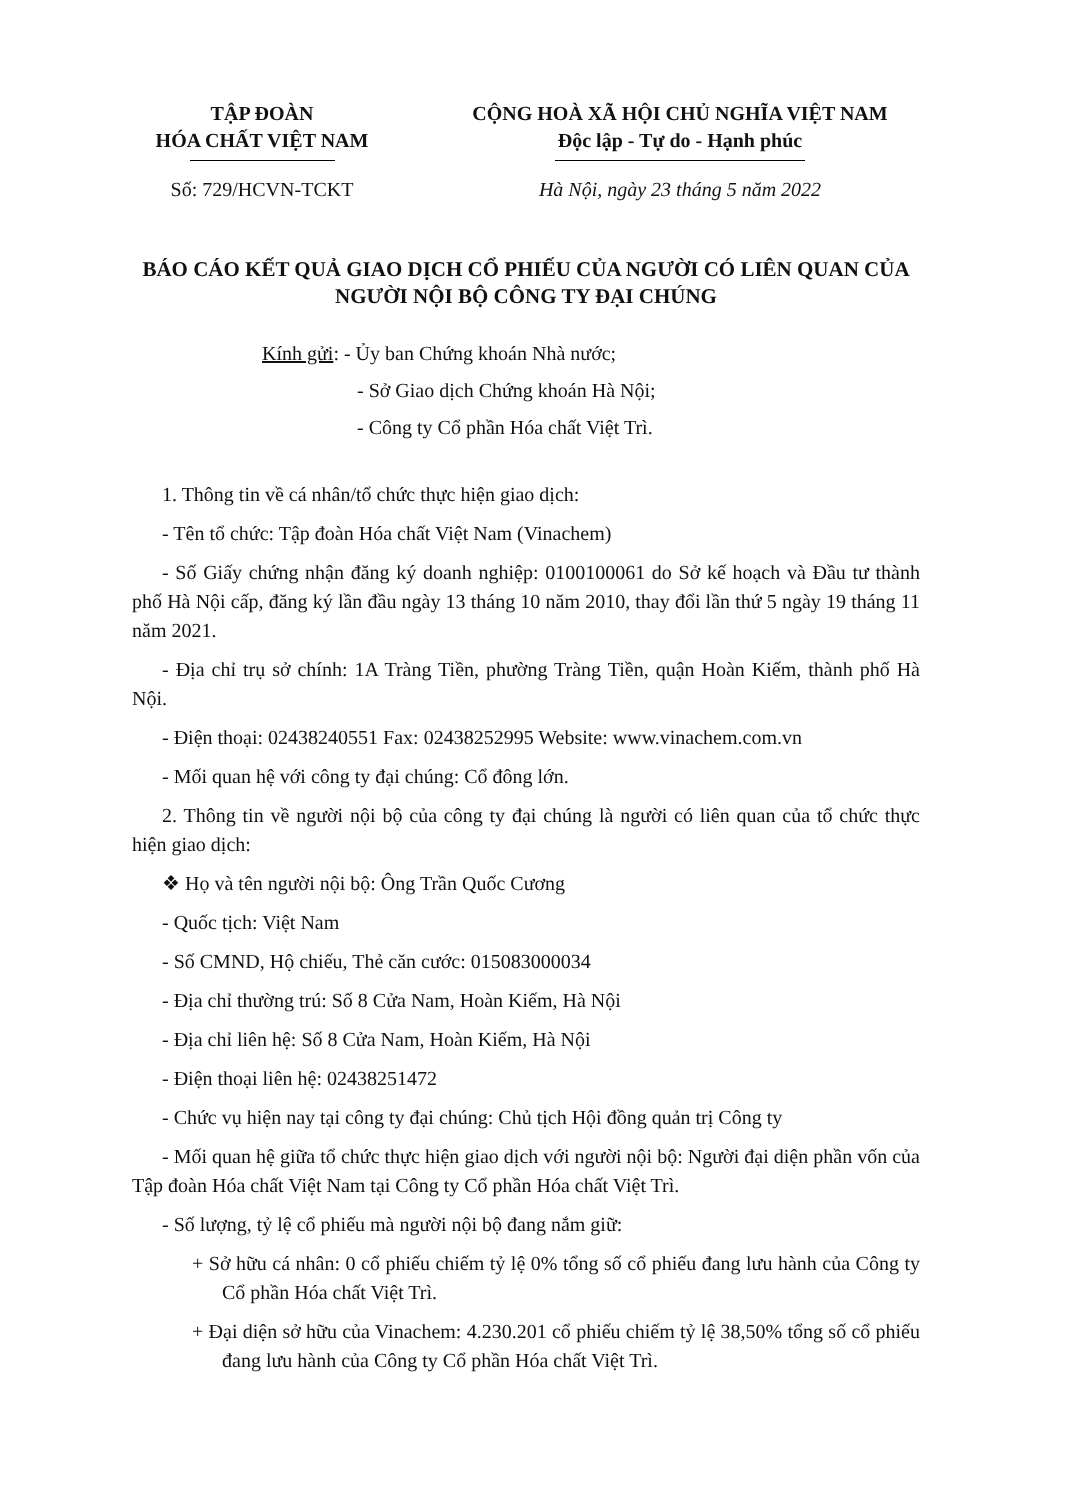TẬP ĐOÀN
HÓA CHẤT VIỆT NAM
CỘNG HOÀ XÃ HỘI CHỦ NGHĨA VIỆT NAM
Độc lập - Tự do - Hạnh phúc
Số: 729/HCVN-TCKT Hà Nội, ngày 23 tháng 5 năm 2022
BÁO CÁO KẾT QUẢ GIAO DỊCH CỔ PHIẾU CỦA NGƯỜI CÓ LIÊN QUAN CỦA NGƯỜI NỘI BỘ CÔNG TY ĐẠI CHÚNG
Kính gửi: - Ủy ban Chứng khoán Nhà nước;
- Sở Giao dịch Chứng khoán Hà Nội;
- Công ty Cổ phần Hóa chất Việt Trì.
1. Thông tin về cá nhân/tổ chức thực hiện giao dịch:
- Tên tổ chức: Tập đoàn Hóa chất Việt Nam (Vinachem)
- Số Giấy chứng nhận đăng ký doanh nghiệp: 0100100061 do Sở kế hoạch và Đầu tư thành phố Hà Nội cấp, đăng ký lần đầu ngày 13 tháng 10 năm 2010, thay đổi lần thứ 5 ngày 19 tháng 11 năm 2021.
- Địa chỉ trụ sở chính: 1A Tràng Tiền, phường Tràng Tiền, quận Hoàn Kiếm, thành phố Hà Nội.
- Điện thoại: 02438240551 Fax: 02438252995 Website: www.vinachem.com.vn
- Mối quan hệ với công ty đại chúng: Cổ đông lớn.
2. Thông tin về người nội bộ của công ty đại chúng là người có liên quan của tổ chức thực hiện giao dịch:
❖ Họ và tên người nội bộ: Ông Trần Quốc Cương
- Quốc tịch: Việt Nam
- Số CMND, Hộ chiếu, Thẻ căn cước: 015083000034
- Địa chỉ thường trú: Số 8 Cửa Nam, Hoàn Kiếm, Hà Nội
- Địa chỉ liên hệ: Số 8 Cửa Nam, Hoàn Kiếm, Hà Nội
- Điện thoại liên hệ: 02438251472
- Chức vụ hiện nay tại công ty đại chúng: Chủ tịch Hội đồng quản trị Công ty
- Mối quan hệ giữa tổ chức thực hiện giao dịch với người nội bộ: Người đại diện phần vốn của Tập đoàn Hóa chất Việt Nam tại Công ty Cổ phần Hóa chất Việt Trì.
- Số lượng, tỷ lệ cổ phiếu mà người nội bộ đang nắm giữ:
+ Sở hữu cá nhân: 0 cổ phiếu chiếm tỷ lệ 0% tổng số cổ phiếu đang lưu hành của Công ty Cổ phần Hóa chất Việt Trì.
+ Đại diện sở hữu của Vinachem: 4.230.201 cổ phiếu chiếm tỷ lệ 38,50% tổng số cổ phiếu đang lưu hành của Công ty Cổ phần Hóa chất Việt Trì.